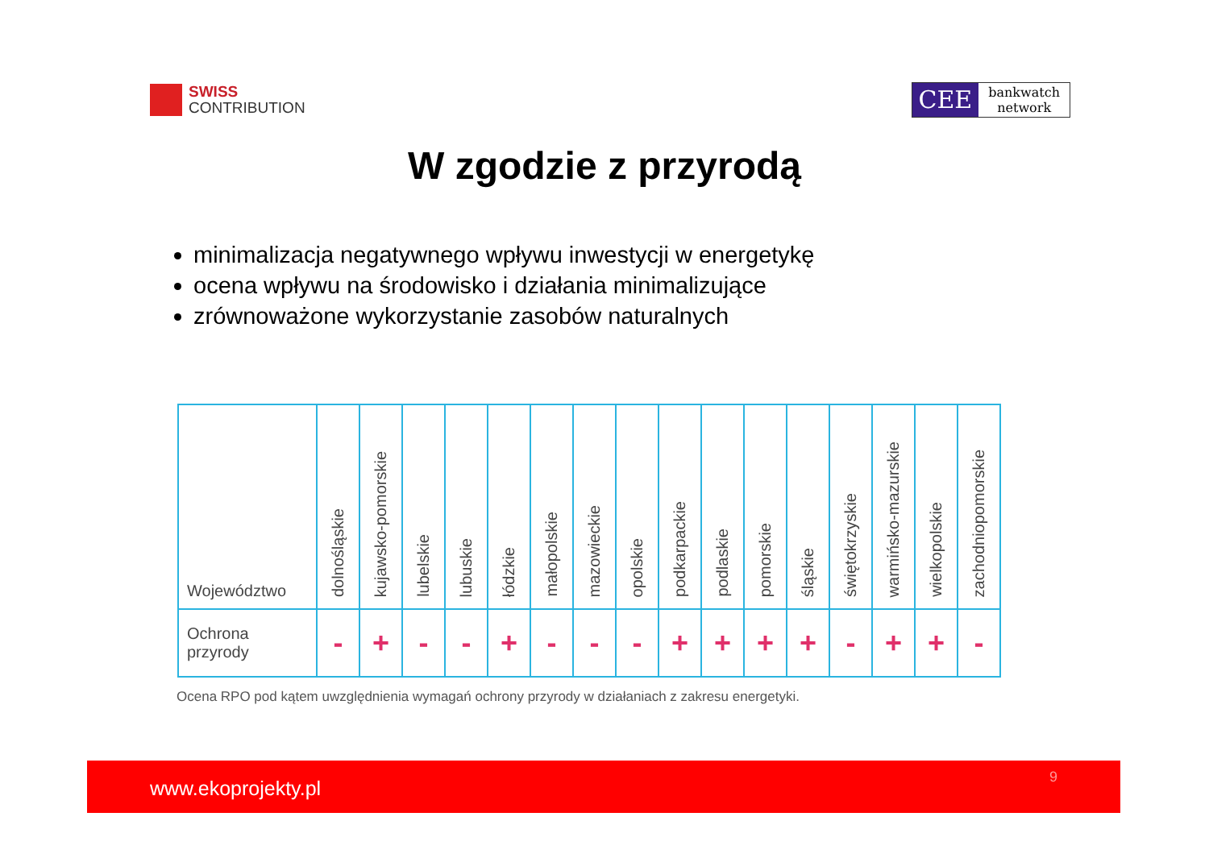SWISS
CONTRIBUTION
CEE
bankwatch
network
W zgodzie z przyrodą
minimalizacja negatywnego wpływu inwestycji w energetykę
ocena wpływu na środowisko i działania minimalizujące
zrównoważone wykorzystanie zasobów naturalnych
| Województwo | dolnośląskie | kujawsko-pomorskie | lubelskie | lubuskie | łódzkie | małopolskie | mazowieckie | opolskie | podkarpackie | podlaskie | pomorskie | śląskie | świętokrzyskie | warmińsko-mazurskie | wielkopolskie | zachodniopomorskie |
| --- | --- | --- | --- | --- | --- | --- | --- | --- | --- | --- | --- | --- | --- | --- | --- | --- |
| Ochrona przyrody | - | + | - | - | + | - | - | - | + | + | + | + | - | + | + | - |
Ocena RPO pod kątem uwzględnienia wymagań ochrony przyrody w działaniach z zakresu energetyki.
www.ekoprojekty.pl 9